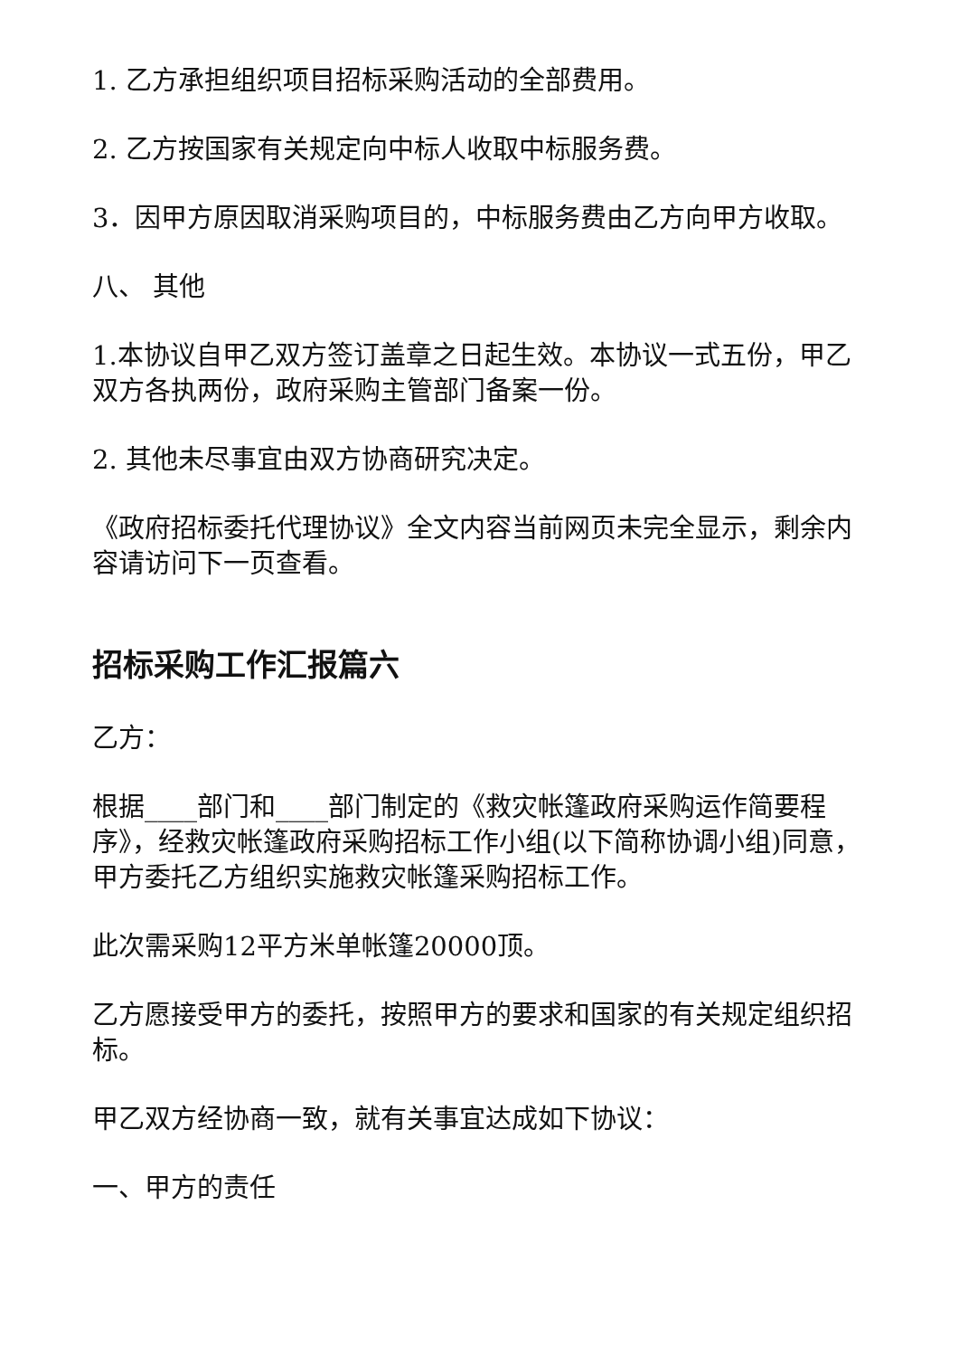1. 乙方承担组织项目招标采购活动的全部费用。
2. 乙方按国家有关规定向中标人收取中标服务费。
3．因甲方原因取消采购项目的，中标服务费由乙方向甲方收取。
八、 其他
1.本协议自甲乙双方签订盖章之日起生效。本协议一式五份，甲乙双方各执两份，政府采购主管部门备案一份。
2. 其他未尽事宜由双方协商研究决定。
《政府招标委托代理协议》全文内容当前网页未完全显示，剩余内容请访问下一页查看。
招标采购工作汇报篇六
乙方：
根据____部门和____部门制定的《救灾帐篷政府采购运作简要程序》，经救灾帐篷政府采购招标工作小组(以下简称协调小组)同意，甲方委托乙方组织实施救灾帐篷采购招标工作。
此次需采购12平方米单帐篷20000顶。
乙方愿接受甲方的委托，按照甲方的要求和国家的有关规定组织招标。
甲乙双方经协商一致，就有关事宜达成如下协议：
一、甲方的责任